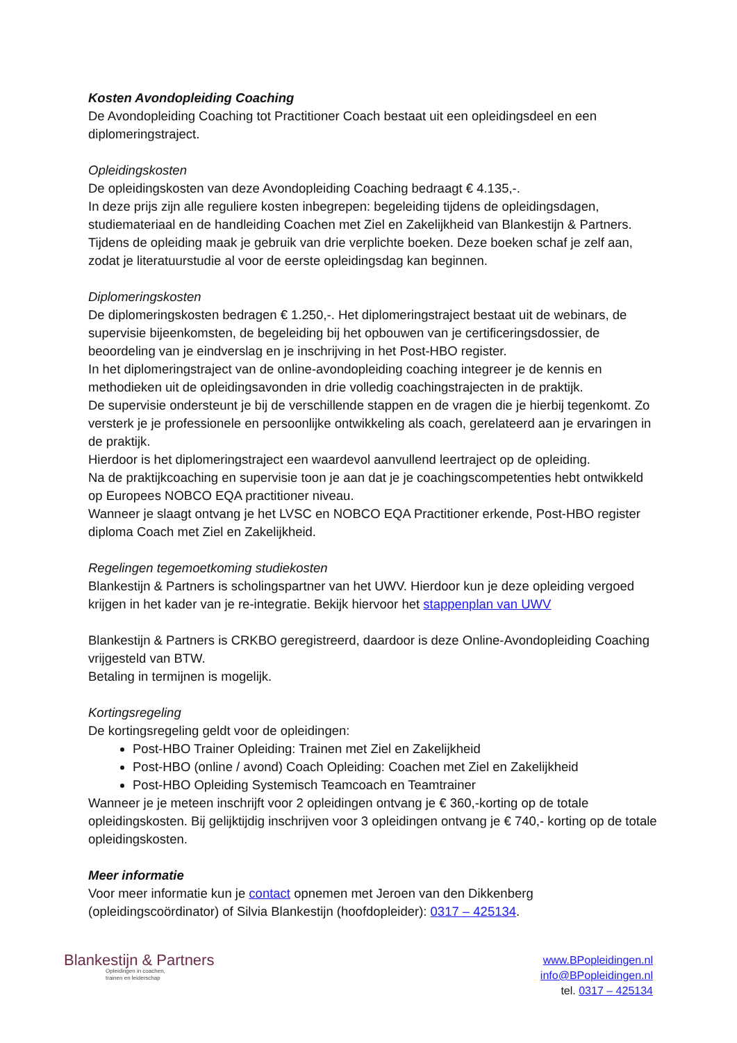Kosten Avondopleiding Coaching
De Avondopleiding Coaching tot Practitioner Coach bestaat uit een opleidingsdeel en een diplomeringstraject.
Opleidingskosten
De opleidingskosten van deze Avondopleiding Coaching bedraagt € 4.135,-.
In deze prijs zijn alle reguliere kosten inbegrepen: begeleiding tijdens de opleidingsdagen, studiemateriaal en de handleiding Coachen met Ziel en Zakelijkheid van Blankestijn & Partners.
Tijdens de opleiding maak je gebruik van drie verplichte boeken. Deze boeken schaf je zelf aan, zodat je literatuurstudie al voor de eerste opleidingsdag kan beginnen.
Diplomeringskosten
De diplomeringskosten bedragen € 1.250,-. Het diplomeringstraject bestaat uit de webinars, de supervisie bijeenkomsten, de begeleiding bij het opbouwen van je certificeringsdossier, de beoordeling van je eindverslag en je inschrijving in het Post-HBO register.
In het diplomeringstraject van de online-avondopleiding coaching integreer je de kennis en methodieken uit de opleidingsavonden in drie volledig coachingstrajecten in de praktijk.
De supervisie ondersteunt je bij de verschillende stappen en de vragen die je hierbij tegenkomt. Zo versterk je je professionele en persoonlijke ontwikkeling als coach, gerelateerd aan je ervaringen in de praktijk.
Hierdoor is het diplomeringstraject een waardevol aanvullend leertraject op de opleiding.
Na de praktijkcoaching en supervisie toon je aan dat je je coachingscompetenties hebt ontwikkeld op Europees NOBCO EQA practitioner niveau.
Wanneer je slaagt ontvang je het LVSC en NOBCO EQA Practitioner erkende, Post-HBO register diploma Coach met Ziel en Zakelijkheid.
Regelingen tegemoetkoming studiekosten
Blankestijn & Partners is scholingspartner van het UWV. Hierdoor kun je deze opleiding vergoed krijgen in het kader van je re-integratie. Bekijk hiervoor het stappenplan van UWV
Blankestijn & Partners is CRKBO geregistreerd, daardoor is deze Online-Avondopleiding Coaching vrijgesteld van BTW.
Betaling in termijnen is mogelijk.
Kortingsregeling
De kortingsregeling geldt voor de opleidingen:
Post-HBO Trainer Opleiding: Trainen met Ziel en Zakelijkheid
Post-HBO (online / avond) Coach Opleiding: Coachen met Ziel en Zakelijkheid
Post-HBO Opleiding Systemisch Teamcoach en Teamtrainer
Wanneer je je meteen inschrijft voor 2 opleidingen ontvang je € 360,-korting op de totale opleidingskosten. Bij gelijktijdig inschrijven voor 3 opleidingen ontvang je € 740,- korting op de totale opleidingskosten.
Meer informatie
Voor meer informatie kun je contact opnemen met Jeroen van den Dikkenberg (opleidingscoördinator) of Silvia Blankestijn (hoofdopleider): 0317 – 425134.
Blankestijn & Partners
Opleidingen in coachen,
trainen en leiderschap
www.BPopleidingen.nl
info@BPopleidingen.nl
tel. 0317 – 425134